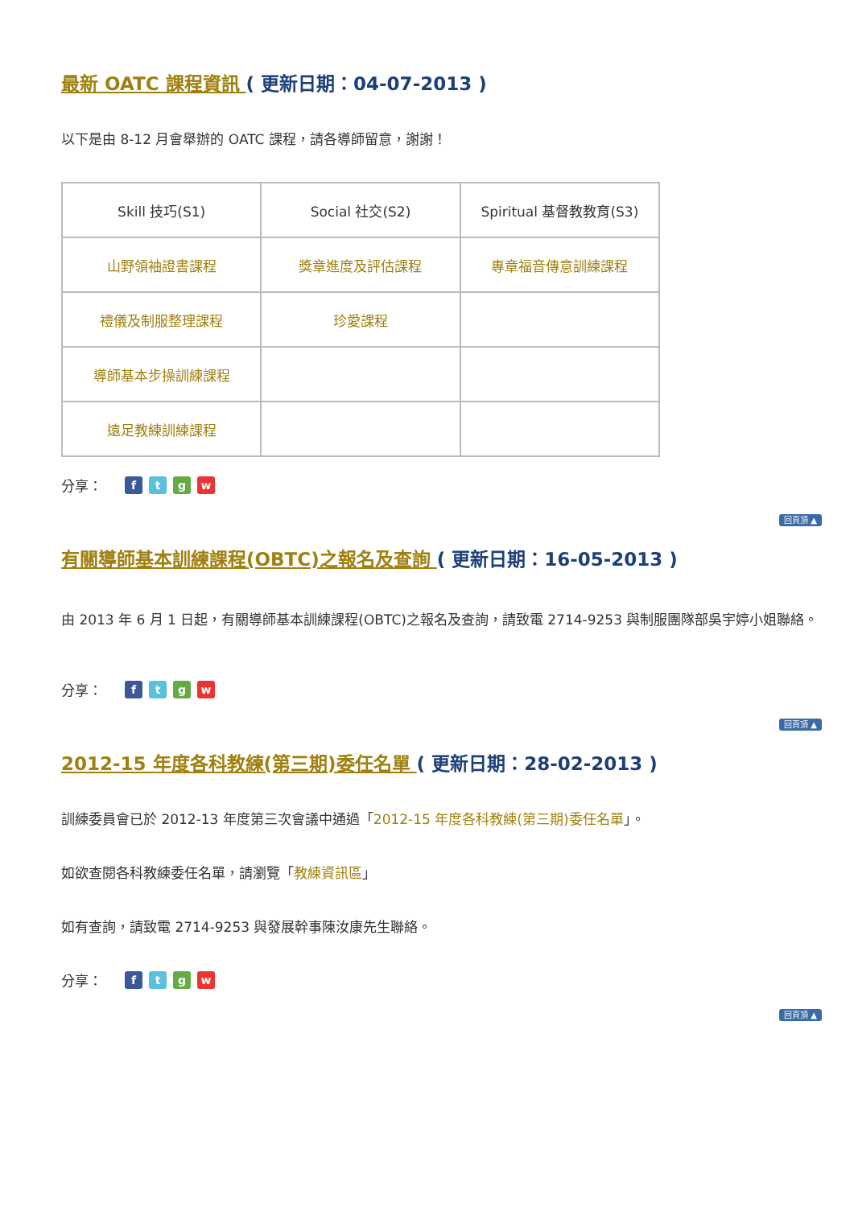最新 OATC 課程資訊 ( 更新日期：04-07-2013 )
以下是由 8-12 月會舉辦的 OATC 課程，請各導師留意，謝謝！
| Skill 技巧(S1) | Social 社交(S2) | Spiritual 基督教教育(S3) |
| --- | --- | --- |
| 山野領袖證書課程 | 獎章進度及評估課程 | 專章福音傳意訓練課程 |
| 禮儀及制服整理課程 | 珍愛課程 | |
| 導師基本步操訓練課程 | | |
| 遠足教練訓練課程 | | |
分享： ftgw
回頁頂 ▲
有關導師基本訓練課程(OBTC)之報名及查詢 ( 更新日期：16-05-2013 )
由 2013 年 6 月 1 日起，有關導師基本訓練課程(OBTC)之報名及查詢，請致電 2714-9253 與制服團隊部吳宇婷小姐聯絡。
分享： ftgw
回頁頂 ▲
2012-15 年度各科教練(第三期)委任名單 ( 更新日期：28-02-2013 )
訓練委員會已於 2012-13 年度第三次會議中通過「2012-15 年度各科教練(第三期)委任名單」。
如欲查閱各科教練委任名單，請瀏覽「教練資訊區」
如有查詢，請致電 2714-9253 與發展幹事陳汝康先生聯絡。
分享： ftgw
回頁頂 ▲